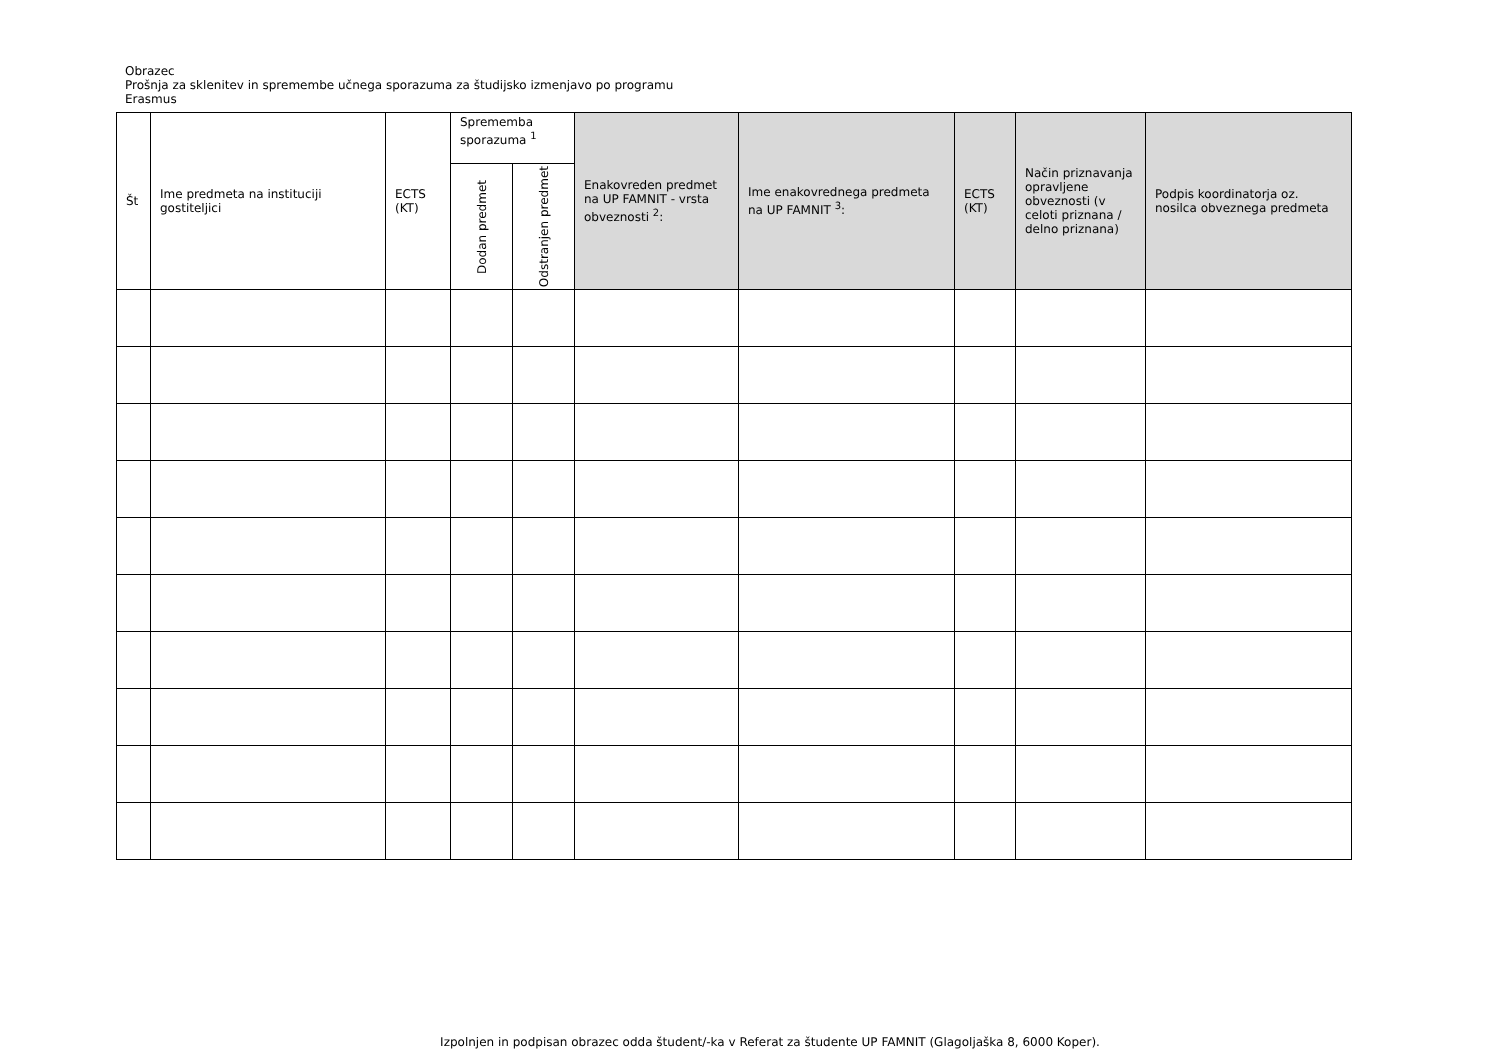Obrazec
Prošnja za sklenitev in spremembe učnega sporazuma za študijsko izmenjavo po programu Erasmus
| Št | Ime predmeta na instituciji gostiteljici | ECTS (KT) | Sprememba sporazuma <sup>1</sup> | | Enakovreden predmet na UP FAMNIT - vrsta obveznosti <sup>2</sup>: | Ime enakovrednega predmeta na UP FAMNIT <sup>3</sup>: | ECTS (KT) | Način priznavanja opravljene obveznosti (v celoti priznana / delno priznana) | Podpis koordinatorja oz. nosilca obveznega predmeta |
| --- | --- | --- | --- | --- | --- | --- | --- | --- | --- |
| | | | Dodan predmet | Odstranjen predmet | | | | | |
Izpolnjen in podpisan obrazec odda študent/-ka v Referat za študente UP FAMNIT (Glagoljaška 8, 6000 Koper).